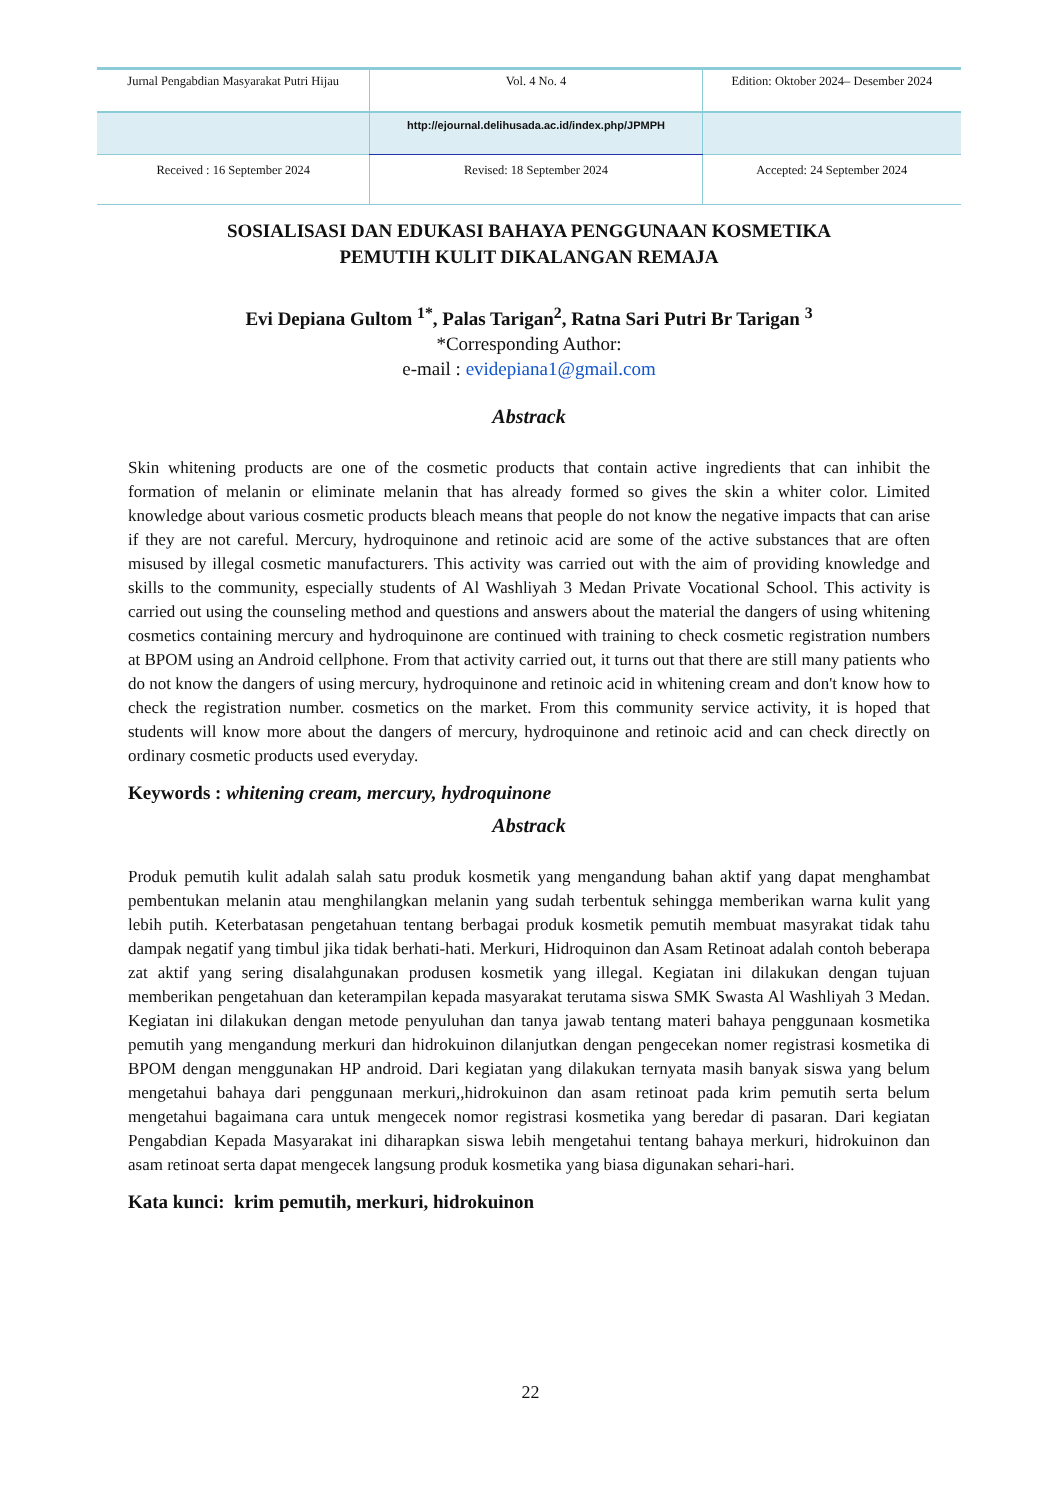| Jurnal Pengabdian Masyarakat Putri Hijau | Vol. 4 No. 4 | Edition: Oktober 2024– Desember 2024 |
| | http://ejournal.delihusada.ac.id/index.php/JPMPH | |
| Received : 16 September 2024 | Revised: 18 September 2024 | Accepted: 24 September 2024 |
SOSIALISASI DAN EDUKASI BAHAYA PENGGUNAAN KOSMETIKA
PEMUTIH KULIT DIKALANGAN REMAJA
Evi Depiana Gultom <sup>1*</sup>, Palas Tarigan<sup>2</sup>, Ratna Sari Putri Br Tarigan <sup>3</sup>
*Corresponding Author:
e-mail : evidepiana1@gmail.com
Abstrack
Skin whitening products are one of the cosmetic products that contain active ingredients that can inhibit the formation of melanin or eliminate melanin that has already formed so gives the skin a whiter color. Limited knowledge about various cosmetic products bleach means that people do not know the negative impacts that can arise if they are not careful. Mercury, hydroquinone and retinoic acid are some of the active substances that are often misused by illegal cosmetic manufacturers. This activity was carried out with the aim of providing knowledge and skills to the community, especially students of Al Washliyah 3 Medan Private Vocational School. This activity is carried out using the counseling method and questions and answers about the material the dangers of using whitening cosmetics containing mercury and hydroquinone are continued with training to check cosmetic registration numbers at BPOM using an Android cellphone. From that activity carried out, it turns out that there are still many patients who do not know the dangers of using mercury, hydroquinone and retinoic acid in whitening cream and don't know how to check the registration number. cosmetics on the market. From this community service activity, it is hoped that students will know more about the dangers of mercury, hydroquinone and retinoic acid and can check directly on ordinary cosmetic products used everyday.
Keywords : whitening cream, mercury, hydroquinone
Abstrack
Produk pemutih kulit adalah salah satu produk kosmetik yang mengandung bahan aktif yang dapat menghambat pembentukan melanin atau menghilangkan melanin yang sudah terbentuk sehingga memberikan warna kulit yang lebih putih. Keterbatasan pengetahuan tentang berbagai produk kosmetik pemutih membuat masyrakat tidak tahu dampak negatif yang timbul jika tidak berhati-hati. Merkuri, Hidroquinon dan Asam Retinoat adalah contoh beberapa zat aktif yang sering disalahgunakan produsen kosmetik yang illegal. Kegiatan ini dilakukan dengan tujuan memberikan pengetahuan dan keterampilan kepada masyarakat terutama siswa SMK Swasta Al Washliyah 3 Medan. Kegiatan ini dilakukan dengan metode penyuluhan dan tanya jawab tentang materi bahaya penggunaan kosmetika pemutih yang mengandung merkuri dan hidrokuinon dilanjutkan dengan pengecekan nomer registrasi kosmetika di BPOM dengan menggunakan HP android. Dari kegiatan yang dilakukan ternyata masih banyak siswa yang belum mengetahui bahaya dari penggunaan merkuri,,hidrokuinon dan asam retinoat pada krim pemutih serta belum mengetahui bagaimana cara untuk mengecek nomor registrasi kosmetika yang beredar di pasaran. Dari kegiatan Pengabdian Kepada Masyarakat ini diharapkan siswa lebih mengetahui tentang bahaya merkuri, hidrokuinon dan asam retinoat serta dapat mengecek langsung produk kosmetika yang biasa digunakan sehari-hari.
Kata kunci: krim pemutih, merkuri, hidrokuinon
22